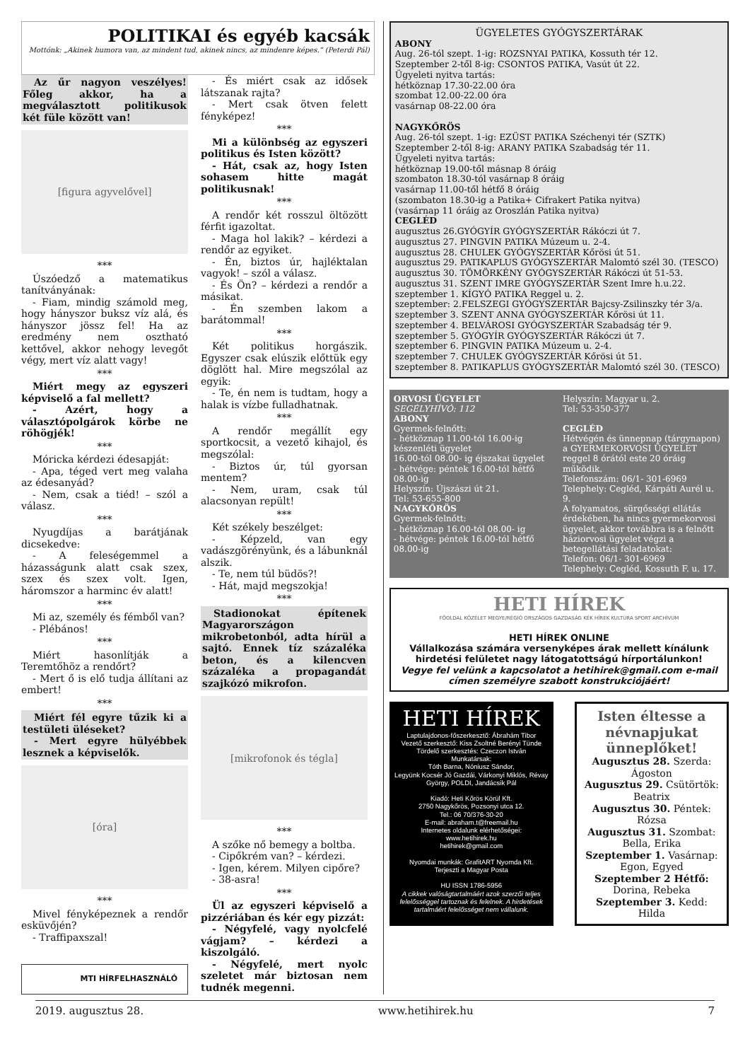POLITIKAI és egyéb kacsák
Mottónk: „Akinek humora van, az mindent tud, akinek nincs, az mindenre képes.” (Peterdi Pál)
Az űr nagyon veszélyes! Főleg akkor, ha a megválasztott politikusok két füle között van!
[figura agyvelővel]
***
Úszóedző a matematikus tanítványának:
- Fiam, mindig számold meg, hogy hányszor buksz víz alá, és hányszor jössz fel! Ha az eredmény nem osztható kettővel, akkor nehogy levegőt végy, mert víz alatt vagy!
***
Miért megy az egyszeri képviselő a fal mellett?
- Azért, hogy a választópolgárok körbe ne röhögjék!
***
Móricka kérdezi édesapját:
- Apa, téged vert meg valaha az édesanyád?
- Nem, csak a tiéd! – szól a válasz.
***
Nyugdíjas a barátjának dicsekedve:
- A feleségemmel a házasságunk alatt csak szex, szex és szex volt. Igen, háromszor a harminc év alatt!
***
Mi az, személy és fémből van?
- Plébános!
***
Miért hasonlítják a Teremtőhöz a rendőrt?
- Mert ő is elő tudja állítani az embert!
***
Miért fél egyre tűzik ki a testületi üléseket?
- Mert egyre hülyébbek lesznek a képviselők.
[óra]
***
Mivel fényképeznek a rendőr esküvőjén?
- Traffipaxszal!
MTI HÍRFELHASZNÁLÓ
- És miért csak az idősek látszanak rajta?
- Mert csak ötven felett fényképez!
***
Mi a különbség az egyszeri politikus és Isten között?
- Hát, csak az, hogy Isten sohasem hitte magát politikusnak!
***
A rendőr két rosszul öltözött férfit igazoltat.
- Maga hol lakik? – kérdezi a rendőr az egyiket.
- Én, biztos úr, hajléktalan vagyok! – szól a válasz.
- És Ön? – kérdezi a rendőr a másikat.
- Én szemben lakom a barátommal!
***
Két politikus horgászik. Egyszer csak elúszik előttük egy döglött hal. Mire megszólal az egyik:
- Te, én nem is tudtam, hogy a halak is vízbe fulladhatnak.
***
A rendőr megállít egy sportkocsit, a vezető kihajol, és megszólal:
- Biztos úr, túl gyorsan mentem?
- Nem, uram, csak túl alacsonyan repült!
***
Két székely beszélget:
- Képzeld, van egy vadászgörényünk, és a lábunknál alszik.
- Te, nem túl büdös?!
- Hát, majd megszokja!
***
Stadionokat építenek Magyarországon mikrobetonból, adta hírül a sajtó. Ennek tíz százaléka beton, és a kilencven százaléka a propagandát szajkózó mikrofon.
[mikrofonok és tégla]
***
A szőke nő bemegy a boltba.
- Cipőkrém van? – kérdezi.
- Igen, kérem. Milyen cipőre?
- 38-asra!
***
Ül az egyszeri képviselő a pizzériában és kér egy pizzát:
- Négyfelé, vagy nyolcfelé vágjam? – kérdezi a kiszolgáló.
- Négyfelé, mert nyolc szeletet már biztosan nem tudnék megenni.
ÜGYELETES GYÓGYSZERTÁRAK
ABONY
Aug. 26-tól szept. 1-ig: ROZSNYAI PATIKA, Kossuth tér 12.
Szeptember 2-től 8-ig: CSONTOS PATIKA, Vasút út 22.
Ügyeleti nyitva tartás:
hétköznap 17.30-22.00 óra
szombat 12.00-22.00 óra
vasárnap 08-22.00 óra
NAGYKŐRÖS
Aug. 26-tól szept. 1-ig: EZÜST PATIKA Széchenyi tér (SZTK)
Szeptember 2-től 8-ig: ARANY PATIKA Szabadság tér 11.
Ügyeleti nyitva tartás:
hétköznap 19.00-től másnap 8 óráig
szombaton 18.30-tól vasárnap 8 óráig
vasárnap 11.00-től hétfő 8 óráig
(szombaton 18.30-ig a Patika+ Cifrakert Patika nyitva)
(vasárnap 11 óráig az Oroszlán Patika nyitva)
CEGLÉD
augusztus 26.GYÓGYÍR GYÓGYSZERTÁR Rákóczi út 7.
augusztus 27. PINGVIN PATIKA Múzeum u. 2-4.
augusztus 28. CHULEK GYÓGYSZERTÁR Kőrösi út 51.
augusztus 29. PATIKAPLUS GYÓGYSZERTÁR Malomtó szél 30. (TESCO)
augusztus 30. TÖMÖRKÉNY GYÓGYSZERTÁR Rákóczi út 51-53.
augusztus 31. SZENT IMRE GYÓGYSZERTÁR Szent Imre h.u.22.
szeptember 1. KÍGYÓ PATIKA Reggel u. 2.
szeptember: 2.FELSZEGI GYÓGYSZERTÁR Bajcsy-Zsilinszky tér 3/a.
szeptember 3. SZENT ANNA GYÓGYSZERTÁR Kőrösi út 11.
szeptember 4. BELVÁROSI GYÓGYSZERTÁR Szabadság tér 9.
szeptember 5. GYÓGYÍR GYÓGYSZERTÁR Rákóczi út 7.
szeptember 6. PINGVIN PATIKA Múzeum u. 2-4.
szeptember 7. CHULEK GYÓGYSZERTÁR Kőrösi út 51.
szeptember 8. PATIKAPLUS GYÓGYSZERTÁR Malomtó szél 30. (TESCO)
ORVOSI ÜGYELET
SEGÉLYHÍVÓ: 112
ABONY
Gyermek-felnőtt:
- hétköznap 11.00-tól 16.00-ig készenléti ügyelet
16.00-tól 08.00- ig éjszakai ügyelet
- hétvége: péntek 16.00-tól hétfő 08.00-ig
Helyszín: Újszászi út 21.
Tel: 53-655-800
NAGYKŐRÖS
Gyermek-felnőtt:
- hétköznap 16.00-tól 08.00- ig
- hétvége: péntek 16.00-tól hétfő 08.00-ig
Helyszín: Magyar u. 2.
Tel: 53-350-377
CEGLÉD
Hétvégén és ünnepnap (tárgynapon) a GYERMEKORVOSI ÜGYELET reggel 8 órától este 20 óráig működik.
Telefonszám: 06/1- 301-6969
Telephely: Cegléd, Kárpáti Aurél u. 9.
A folyamatos, sürgősségi ellátás érdekében, ha nincs gyermekorvosi ügyelet, akkor továbbra is a felnőtt háziorvosi ügyelet végzi a betegellátási feladatokat:
Telefon: 06/1- 301-6969
Telephely: Cegléd, Kossuth F. u. 17.
HETI HÍREK
FŐOLDAL KÖZÉLET MEGYE/RÉGIÓ ORSZÁGOS GAZDASÁG KÉK HÍREK KULTÚRA SPORT ARCHÍVUM
HETI HÍREK ONLINE
Vállalkozása számára versenyképes árak mellett kínálunk hirdetési felületet nagy látogatottságú hírportálunkon!
Vegye fel velünk a kapcsolatot a hetihirek@gmail.com e-mail címen személyre szabott konstrukciójáért!
HETI HÍREK
Laptulajdonos-főszerkesztő: Ábrahám Tibor
Vezető szerkesztő: Kiss Zsoltné Berényi Tünde
Tördelő szerkesztés: Czeczon István
Munkatársak:
Tóth Barna, Nóniusz Sándor,
Legyünk Kocsér Jó Gazdái, Várkonyi Miklós, Révay György, POLDI, Jandácsik Pál
Kiadó: Heti Kőrös Körül Kft.
2750 Nagykőrös, Pozsonyi utca 12.
Tel.: 06 70/376-30-20
E-mail: abraham.t@freemail.hu
Internetes oldalunk elérhetőségei:
www.hetihirek.hu
hetihirek@gmail.com
Nyomdai munkák: GrafitART Nyomda Kft.
Terjeszti a Magyar Posta
HU ISSN 1786-5956
A cikkek valóságtartalmáért azok szerzői teljes felelősséggel tartoznak és felelnek. A hirdetések tartalmáért felelősséget nem vállalunk.
Isten éltesse a névnapjukat ünneplőket!
Augusztus 28. Szerda: Ágoston
Augusztus 29. Csütörtök: Beatrix
Augusztus 30. Péntek: Rózsa
Augusztus 31. Szombat: Bella, Erika
Szeptember 1. Vasárnap: Egon, Egyed
Szeptember 2 Hétfő: Dorina, Rebeka
Szeptember 3. Kedd: Hilda
2019. augusztus 28. www.hetihirek.hu 7